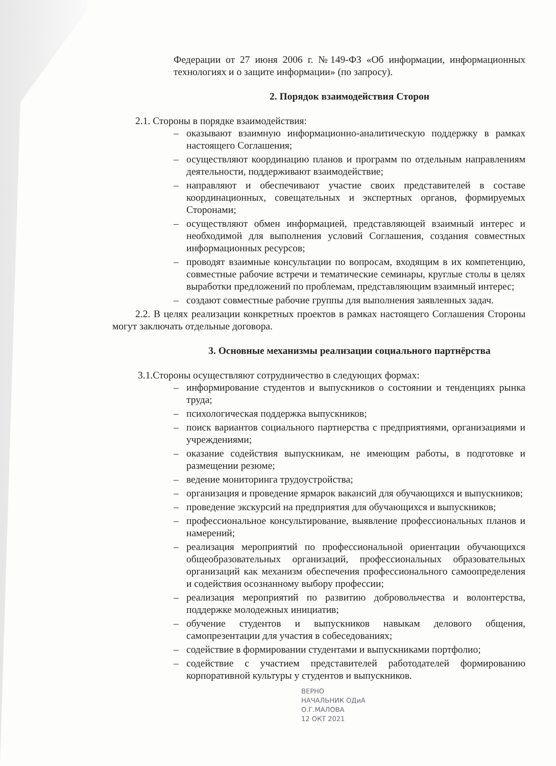Федерации от 27 июня 2006 г. №149-ФЗ «Об информации, информационных технологиях и о защите информации» (по запросу).
2. Порядок взаимодействия Сторон
2.1. Стороны в порядке взаимодействия:
– оказывают взаимную информационно-аналитическую поддержку в рамках настоящего Соглашения;
– осуществляют координацию планов и программ по отдельным направлениям деятельности, поддерживают взаимодействие;
– направляют и обеспечивают участие своих представителей в составе координационных, совещательных и экспертных органов, формируемых Сторонами;
– осуществляют обмен информацией, представляющей взаимный интерес и необходимой для выполнения условий Соглашения, создания совместных информационных ресурсов;
– проводят взаимные консультации по вопросам, входящим в их компетенцию, совместные рабочие встречи и тематические семинары, круглые столы в целях выработки предложений по проблемам, представляющим взаимный интерес;
– создают совместные рабочие группы для выполнения заявленных задач.
2.2. В целях реализации конкретных проектов в рамках настоящего Соглашения Стороны могут заключать отдельные договора.
3. Основные механизмы реализации социального партнёрства
3.1.Стороны осуществляют сотрудничество в следующих формах:
– информирование студентов и выпускников о состоянии и тенденциях рынка труда;
– психологическая поддержка выпускников;
– поиск вариантов социального партнерства с предприятиями, организациями и учреждениями;
– оказание содействия выпускникам, не имеющим работы, в подготовке и размещении резюме;
– ведение мониторинга трудоустройства;
– организация и проведение ярмарок вакансий для обучающихся и выпускников;
– проведение экскурсий на предприятия для обучающихся и выпускников;
– профессиональное консультирование, выявление профессиональных планов и намерений;
– реализация мероприятий по профессиональной ориентации обучающихся общеобразовательных организаций, профессиональных образовательных организаций как механизм обеспечения профессионального самоопределения и содействия осознанному выбору профессии;
– реализация мероприятий по развитию добровольчества и волонтерства, поддержке молодежных инициатив;
– обучение студентов и выпускников навыкам делового общения, самопрезентации для участия в собеседованиях;
– содействие в формировании студентами и выпускниками портфолио;
– содействие с участием представителей работодателей формированию корпоративной культуры у студентов и выпускников.
ВЕРНО
НАЧАЛЬНИК ОДиА
О.Г.МАЛОВА
12 ОКТ 2021